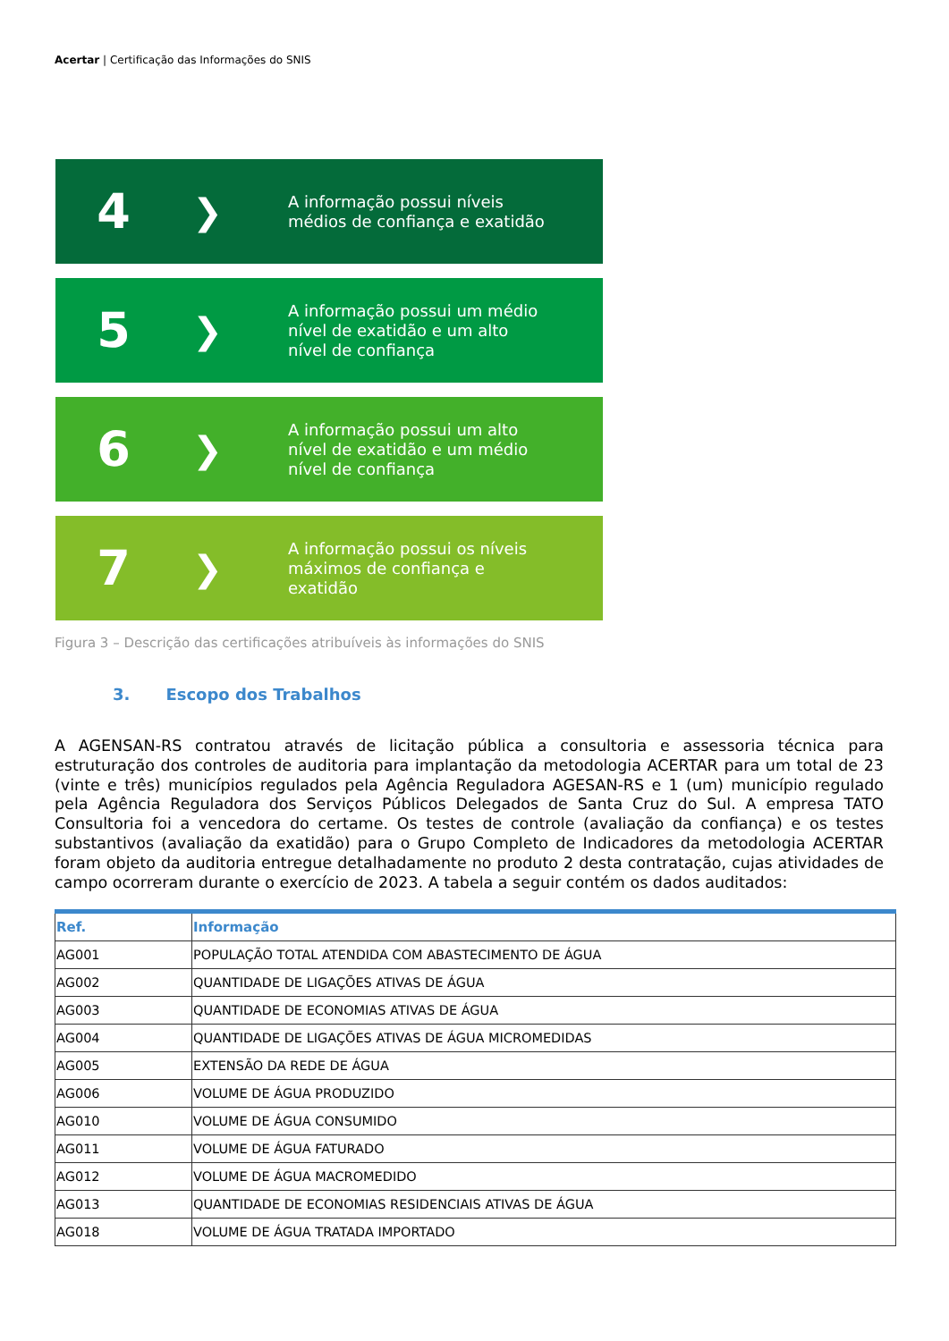Acertar | Certificação das Informações do SNIS
4
❯
A informação possui níveis médios de confiança e exatidão
5
❯
A informação possui um médio nível de exatidão e um alto nível de confiança
6
❯
A informação possui um alto nível de exatidão e um médio nível de confiança
7
❯
A informação possui os níveis máximos de confiança e exatidão
Figura 3 – Descrição das certificações atribuíveis às informações do SNIS
3. Escopo dos Trabalhos
A AGENSAN-RS contratou através de licitação pública a consultoria e assessoria técnica para estruturação dos controles de auditoria para implantação da metodologia ACERTAR para um total de 23 (vinte e três) municípios regulados pela Agência Reguladora AGESAN-RS e 1 (um) município regulado pela Agência Reguladora dos Serviços Públicos Delegados de Santa Cruz do Sul. A empresa TATO Consultoria foi a vencedora do certame. Os testes de controle (avaliação da confiança) e os testes substantivos (avaliação da exatidão) para o Grupo Completo de Indicadores da metodologia ACERTAR foram objeto da auditoria entregue detalhadamente no produto 2 desta contratação, cujas atividades de campo ocorreram durante o exercício de 2023. A tabela a seguir contém os dados auditados:
| Ref. | Informação |
| --- | --- |
| AG001 | POPULAÇÃO TOTAL ATENDIDA COM ABASTECIMENTO DE ÁGUA |
| AG002 | QUANTIDADE DE LIGAÇÕES ATIVAS DE ÁGUA |
| AG003 | QUANTIDADE DE ECONOMIAS ATIVAS DE ÁGUA |
| AG004 | QUANTIDADE DE LIGAÇÕES ATIVAS DE ÁGUA MICROMEDIDAS |
| AG005 | EXTENSÃO DA REDE DE ÁGUA |
| AG006 | VOLUME DE ÁGUA PRODUZIDO |
| AG010 | VOLUME DE ÁGUA CONSUMIDO |
| AG011 | VOLUME DE ÁGUA FATURADO |
| AG012 | VOLUME DE ÁGUA MACROMEDIDO |
| AG013 | QUANTIDADE DE ECONOMIAS RESIDENCIAIS ATIVAS DE ÁGUA |
| AG018 | VOLUME DE ÁGUA TRATADA IMPORTADO |